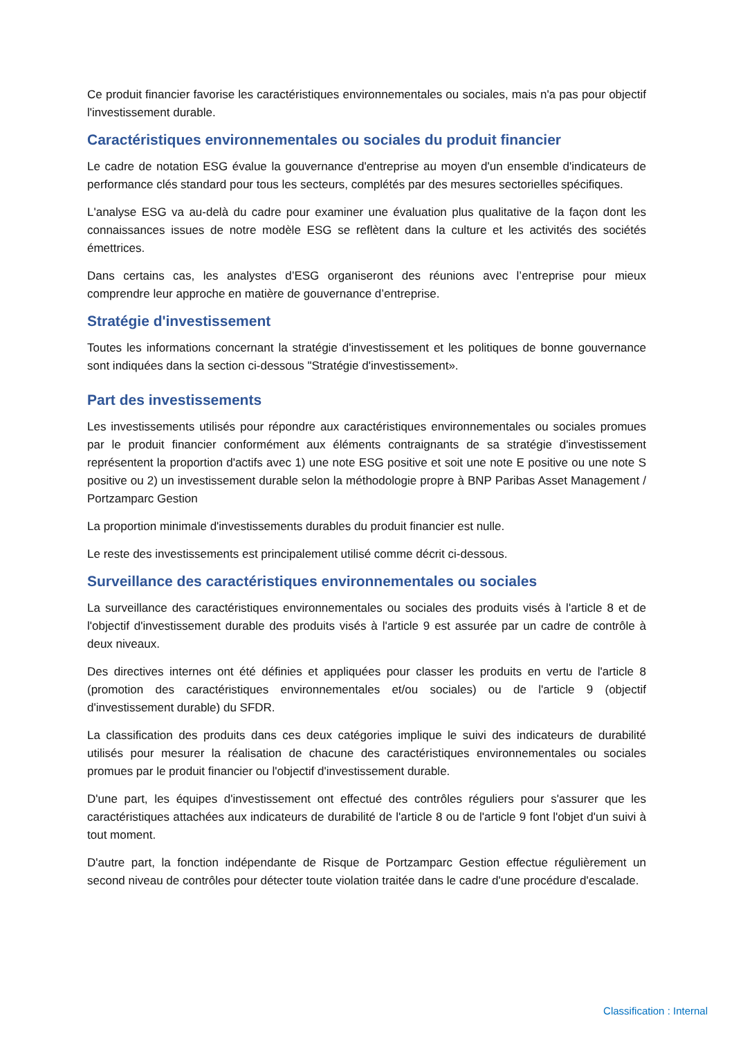Ce produit financier favorise les caractéristiques environnementales ou sociales, mais n'a pas pour objectif l'investissement durable.
Caractéristiques environnementales ou sociales du produit financier
Le cadre de notation ESG évalue la gouvernance d'entreprise au moyen d'un ensemble d'indicateurs de performance clés standard pour tous les secteurs, complétés par des mesures sectorielles spécifiques.
L'analyse ESG va au-delà du cadre pour examiner une évaluation plus qualitative de la façon dont les connaissances issues de notre modèle ESG se reflètent dans la culture et les activités des sociétés émettrices.
Dans certains cas, les analystes d’ESG organiseront des réunions avec l’entreprise pour mieux comprendre leur approche en matière de gouvernance d’entreprise.
Stratégie d'investissement
Toutes les informations concernant la stratégie d'investissement et les politiques de bonne gouvernance sont indiquées dans la section ci-dessous "Stratégie d'investissement».
Part des investissements
Les investissements utilisés pour répondre aux caractéristiques environnementales ou sociales promues par le produit financier conformément aux éléments contraignants de sa stratégie d'investissement représentent la proportion d'actifs avec 1) une note ESG positive et soit une note E positive ou une note S positive ou 2) un investissement durable selon la méthodologie propre à BNP Paribas Asset Management / Portzamparc Gestion
La proportion minimale d'investissements durables du produit financier est nulle.
Le reste des investissements est principalement utilisé comme décrit ci-dessous.
Surveillance des caractéristiques environnementales ou sociales
La surveillance des caractéristiques environnementales ou sociales des produits visés à l'article 8 et de l'objectif d'investissement durable des produits visés à l'article 9 est assurée par un cadre de contrôle à deux niveaux.
Des directives internes ont été définies et appliquées pour classer les produits en vertu de l'article 8 (promotion des caractéristiques environnementales et/ou sociales) ou de l'article 9 (objectif d'investissement durable) du SFDR.
La classification des produits dans ces deux catégories implique le suivi des indicateurs de durabilité utilisés pour mesurer la réalisation de chacune des caractéristiques environnementales ou sociales promues par le produit financier ou l'objectif d'investissement durable.
D'une part, les équipes d'investissement ont effectué des contrôles réguliers pour s'assurer que les caractéristiques attachées aux indicateurs de durabilité de l'article 8 ou de l'article 9 font l'objet d'un suivi à tout moment.
D'autre part, la fonction indépendante de Risque de Portzamparc Gestion effectue régulièrement un second niveau de contrôles pour détecter toute violation traitée dans le cadre d'une procédure d'escalade.
Classification : Internal